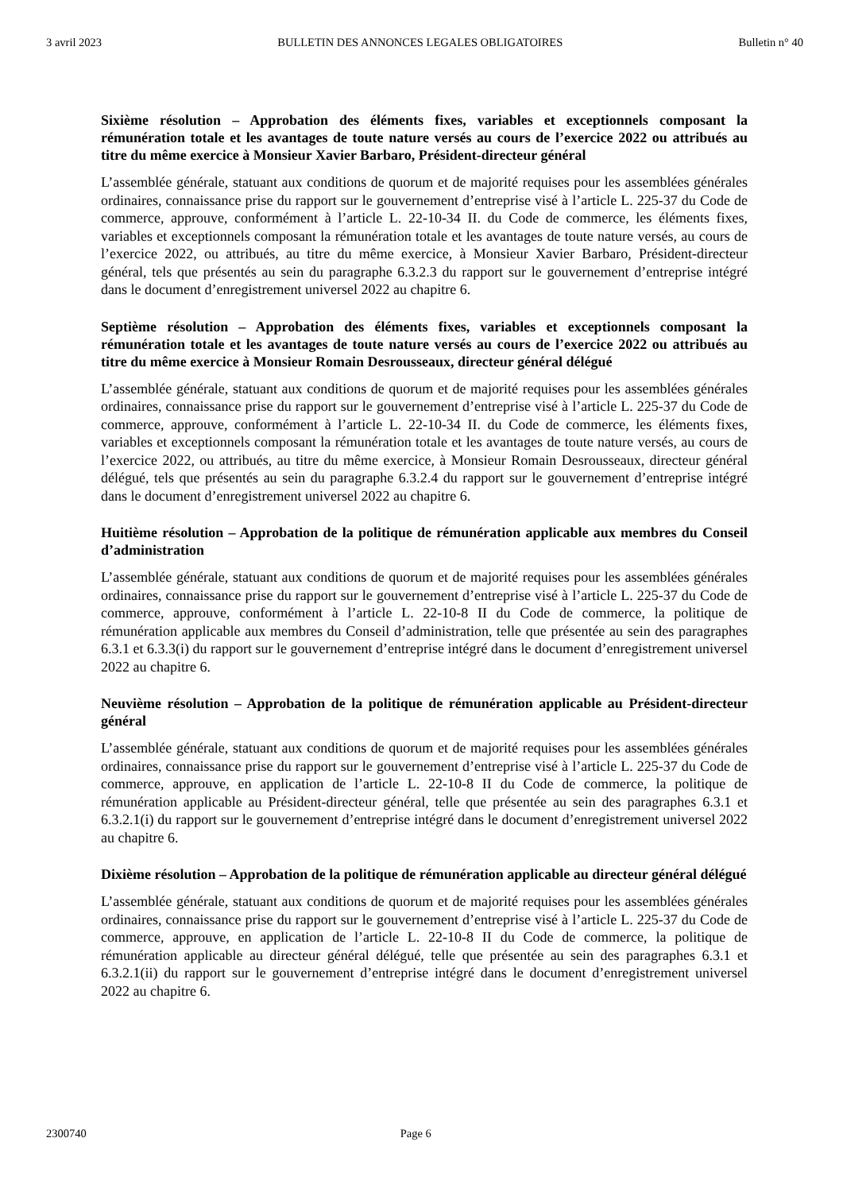3 avril 2023 BULLETIN DES ANNONCES LEGALES OBLIGATOIRES Bulletin n° 40
Sixième résolution – Approbation des éléments fixes, variables et exceptionnels composant la rémunération totale et les avantages de toute nature versés au cours de l’exercice 2022 ou attribués au titre du même exercice à Monsieur Xavier Barbaro, Président-directeur général
L’assemblée générale, statuant aux conditions de quorum et de majorité requises pour les assemblées générales ordinaires, connaissance prise du rapport sur le gouvernement d’entreprise visé à l’article L. 225-37 du Code de commerce, approuve, conformément à l’article L. 22-10-34 II. du Code de commerce, les éléments fixes, variables et exceptionnels composant la rémunération totale et les avantages de toute nature versés, au cours de l’exercice 2022, ou attribués, au titre du même exercice, à Monsieur Xavier Barbaro, Président-directeur général, tels que présentés au sein du paragraphe 6.3.2.3 du rapport sur le gouvernement d’entreprise intégré dans le document d’enregistrement universel 2022 au chapitre 6.
Septième résolution – Approbation des éléments fixes, variables et exceptionnels composant la rémunération totale et les avantages de toute nature versés au cours de l’exercice 2022 ou attribués au titre du même exercice à Monsieur Romain Desrousseaux, directeur général délégué
L’assemblée générale, statuant aux conditions de quorum et de majorité requises pour les assemblées générales ordinaires, connaissance prise du rapport sur le gouvernement d’entreprise visé à l’article L. 225-37 du Code de commerce, approuve, conformément à l’article L. 22-10-34 II. du Code de commerce, les éléments fixes, variables et exceptionnels composant la rémunération totale et les avantages de toute nature versés, au cours de l’exercice 2022, ou attribués, au titre du même exercice, à Monsieur Romain Desrousseaux, directeur général délégué, tels que présentés au sein du paragraphe 6.3.2.4 du rapport sur le gouvernement d’entreprise intégré dans le document d’enregistrement universel 2022 au chapitre 6.
Huitième résolution – Approbation de la politique de rémunération applicable aux membres du Conseil d’administration
L’assemblée générale, statuant aux conditions de quorum et de majorité requises pour les assemblées générales ordinaires, connaissance prise du rapport sur le gouvernement d’entreprise visé à l’article L. 225-37 du Code de commerce, approuve, conformément à l’article L. 22-10-8 II du Code de commerce, la politique de rémunération applicable aux membres du Conseil d’administration, telle que présentée au sein des paragraphes 6.3.1 et 6.3.3(i) du rapport sur le gouvernement d’entreprise intégré dans le document d’enregistrement universel 2022 au chapitre 6.
Neuvième résolution – Approbation de la politique de rémunération applicable au Président-directeur général
L’assemblée générale, statuant aux conditions de quorum et de majorité requises pour les assemblées générales ordinaires, connaissance prise du rapport sur le gouvernement d’entreprise visé à l’article L. 225-37 du Code de commerce, approuve, en application de l’article L. 22-10-8 II du Code de commerce, la politique de rémunération applicable au Président-directeur général, telle que présentée au sein des paragraphes 6.3.1 et 6.3.2.1(i) du rapport sur le gouvernement d’entreprise intégré dans le document d’enregistrement universel 2022 au chapitre 6.
Dixième résolution – Approbation de la politique de rémunération applicable au directeur général délégué
L’assemblée générale, statuant aux conditions de quorum et de majorité requises pour les assemblées générales ordinaires, connaissance prise du rapport sur le gouvernement d’entreprise visé à l’article L. 225-37 du Code de commerce, approuve, en application de l’article L. 22-10-8 II du Code de commerce, la politique de rémunération applicable au directeur général délégué, telle que présentée au sein des paragraphes 6.3.1 et 6.3.2.1(ii) du rapport sur le gouvernement d’entreprise intégré dans le document d’enregistrement universel 2022 au chapitre 6.
2300740 Page 6